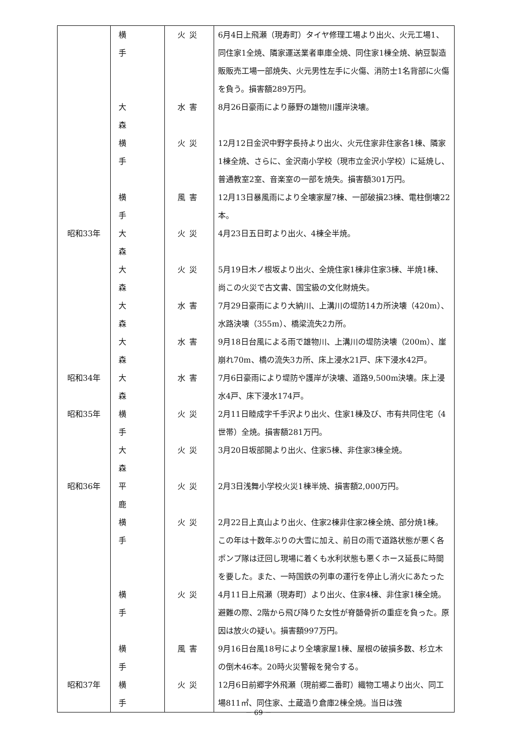| | 横手 | 火災 | 6月4日上飛瀬（現寿町）タイヤ修理工場より出火、火元工場1、同住家1全焼、隣家運送業者車庫全焼、同住家1棟全焼、納豆製造販販売工場一部焼失、火元男性左手に火傷、消防士1名背部に火傷を負う。損害額289万円。 |
| | 大森 | 水害 | 8月26日豪雨により藤野の雄物川護岸決壊。 |
| | 横手 | 火災 | 12月12日金沢中野字長持より出火、火元住家非住家各1棟、隣家1棟全焼、さらに、金沢南小学校（現市立金沢小学校）に延焼し、普通教室2室、音楽室の一部を焼失。損害額301万円。 |
| | 横手 | 風害 | 12月13日暴風雨により全壊家屋7棟、一部破損23棟、電柱倒壊22本。 |
| 昭和33年 | 大森 | 火災 | 4月23日五日町より出火、4棟全半焼。 |
| | 大森 | 火災 | 5月19日木ノ根坂より出火、全焼住家1棟非住家3棟、半焼1棟、尚この火災で古文書、国宝級の文化財焼失。 |
| | 大森 | 水害 | 7月29日豪雨により大納川、上溝川の堤防14カ所決壊（420m）、水路決壊（355m）、橋梁流失2カ所。 |
| | 大森 | 水害 | 9月18日台風による雨で雄物川、上溝川の堤防決壊（200m）、崖崩れ70m、橋の流失3カ所、床上浸水21戸、床下浸水42戸。 |
| 昭和34年 | 大森 | 水害 | 7月6日豪雨により堤防や護岸が決壊、道路9,500m決壊。床上浸水4戸、床下浸水174戸。 |
| 昭和35年 | 横手 | 火災 | 2月11日睦成字千手沢より出火、住家1棟及び、市有共同住宅（4世帯）全焼。損害額281万円。 |
| | 大森 | 火災 | 3月20日坂部開より出火、住家5棟、非住家3棟全焼。 |
| 昭和36年 | 平鹿 | 火災 | 2月3日浅舞小学校火災1棟半焼、損害額2,000万円。 |
| | 横手 | 火災 | 2月22日上真山より出火、住家2棟非住家2棟全焼、部分焼1棟。この年は十数年ぶりの大雪に加え、前日の雨で道路状態が悪く各ポンプ隊は迂回し現場に着くも水利状態も悪くホース延長に時間を要した。また、一時国鉄の列車の運行を停止し消火にあたった |
| | 横手 | 火災 | 4月11日上飛瀬（現寿町）より出火、住家4棟、非住家1棟全焼。避難の際、2階から飛び降りた女性が脊髄骨折の重症を負った。原因は放火の疑い。損害額997万円。 |
| | 横手 | 風害 | 9月16日台風18号により全壊家屋1棟、屋根の破損多数、杉立木の倒木46本。20時火災警報を発令する。 |
| 昭和37年 | 横手 | 火災 | 12月6日前郷字外飛瀬（現前郷二番町）織物工場より出火、同工場811㎡、同住家、土蔵造り倉庫2棟全焼。当日は強 |
－ 69 －